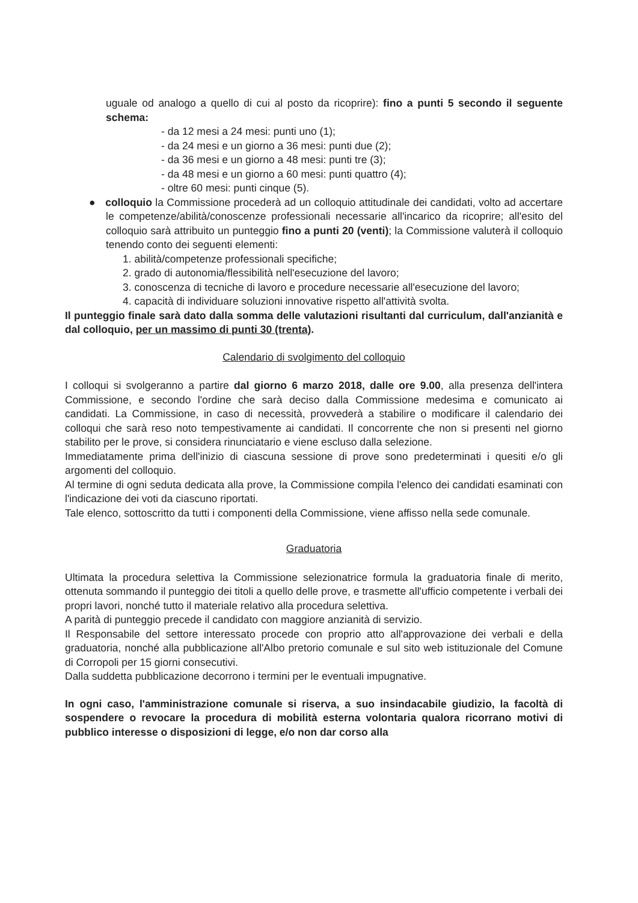uguale od analogo a quello di cui al posto da ricoprire): fino a punti 5 secondo il seguente schema:
- da 12 mesi a 24 mesi: punti uno (1);
- da 24 mesi e un giorno a 36 mesi: punti due (2);
- da 36 mesi e un giorno a 48 mesi: punti tre (3);
- da 48 mesi e un giorno a 60 mesi: punti quattro (4);
- oltre 60 mesi: punti cinque (5).
● colloquio la Commissione procederà ad un colloquio attitudinale dei candidati, volto ad accertare le competenze/abilità/conoscenze professionali necessarie all'incarico da ricoprire; all'esito del colloquio sarà attribuito un punteggio fino a punti 20 (venti); la Commissione valuterà il colloquio tenendo conto dei seguenti elementi:
1. abilità/competenze professionali specifiche;
2. grado di autonomia/flessibilità nell'esecuzione del lavoro;
3. conoscenza di tecniche di lavoro e procedure necessarie all'esecuzione del lavoro;
4. capacità di individuare soluzioni innovative rispetto all'attività svolta.
Il punteggio finale sarà dato dalla somma delle valutazioni risultanti dal curriculum, dall'anzianità e dal colloquio, per un massimo di punti 30 (trenta).
Calendario di svolgimento del colloquio
I colloqui si svolgeranno a partire dal giorno 6 marzo 2018, dalle ore 9.00, alla presenza dell'intera Commissione, e secondo l'ordine che sarà deciso dalla Commissione medesima e comunicato ai candidati. La Commissione, in caso di necessità, provvederà a stabilire o modificare il calendario dei colloqui che sarà reso noto tempestivamente ai candidati. Il concorrente che non si presenti nel giorno stabilito per le prove, si considera rinunciatario e viene escluso dalla selezione.
Immediatamente prima dell'inizio di ciascuna sessione di prove sono predeterminati i quesiti e/o gli argomenti del colloquio.
Al termine di ogni seduta dedicata alla prove, la Commissione compila l'elenco dei candidati esaminati con l'indicazione dei voti da ciascuno riportati.
Tale elenco, sottoscritto da tutti i componenti della Commissione, viene affisso nella sede comunale.
Graduatoria
Ultimata la procedura selettiva la Commissione selezionatrice formula la graduatoria finale di merito, ottenuta sommando il punteggio dei titoli a quello delle prove, e trasmette all'ufficio competente i verbali dei propri lavori, nonché tutto il materiale relativo alla procedura selettiva.
A parità di punteggio precede il candidato con maggiore anzianità di servizio.
Il Responsabile del settore interessato procede con proprio atto all'approvazione dei verbali e della graduatoria, nonché alla pubblicazione all'Albo pretorio comunale e sul sito web istituzionale del Comune di Corropoli per 15 giorni consecutivi.
Dalla suddetta pubblicazione decorrono i termini per le eventuali impugnative.
In ogni caso, l'amministrazione comunale si riserva, a suo insindacabile giudizio, la facoltà di sospendere o revocare la procedura di mobilità esterna volontaria qualora ricorrano motivi di pubblico interesse o disposizioni di legge, e/o non dar corso alla